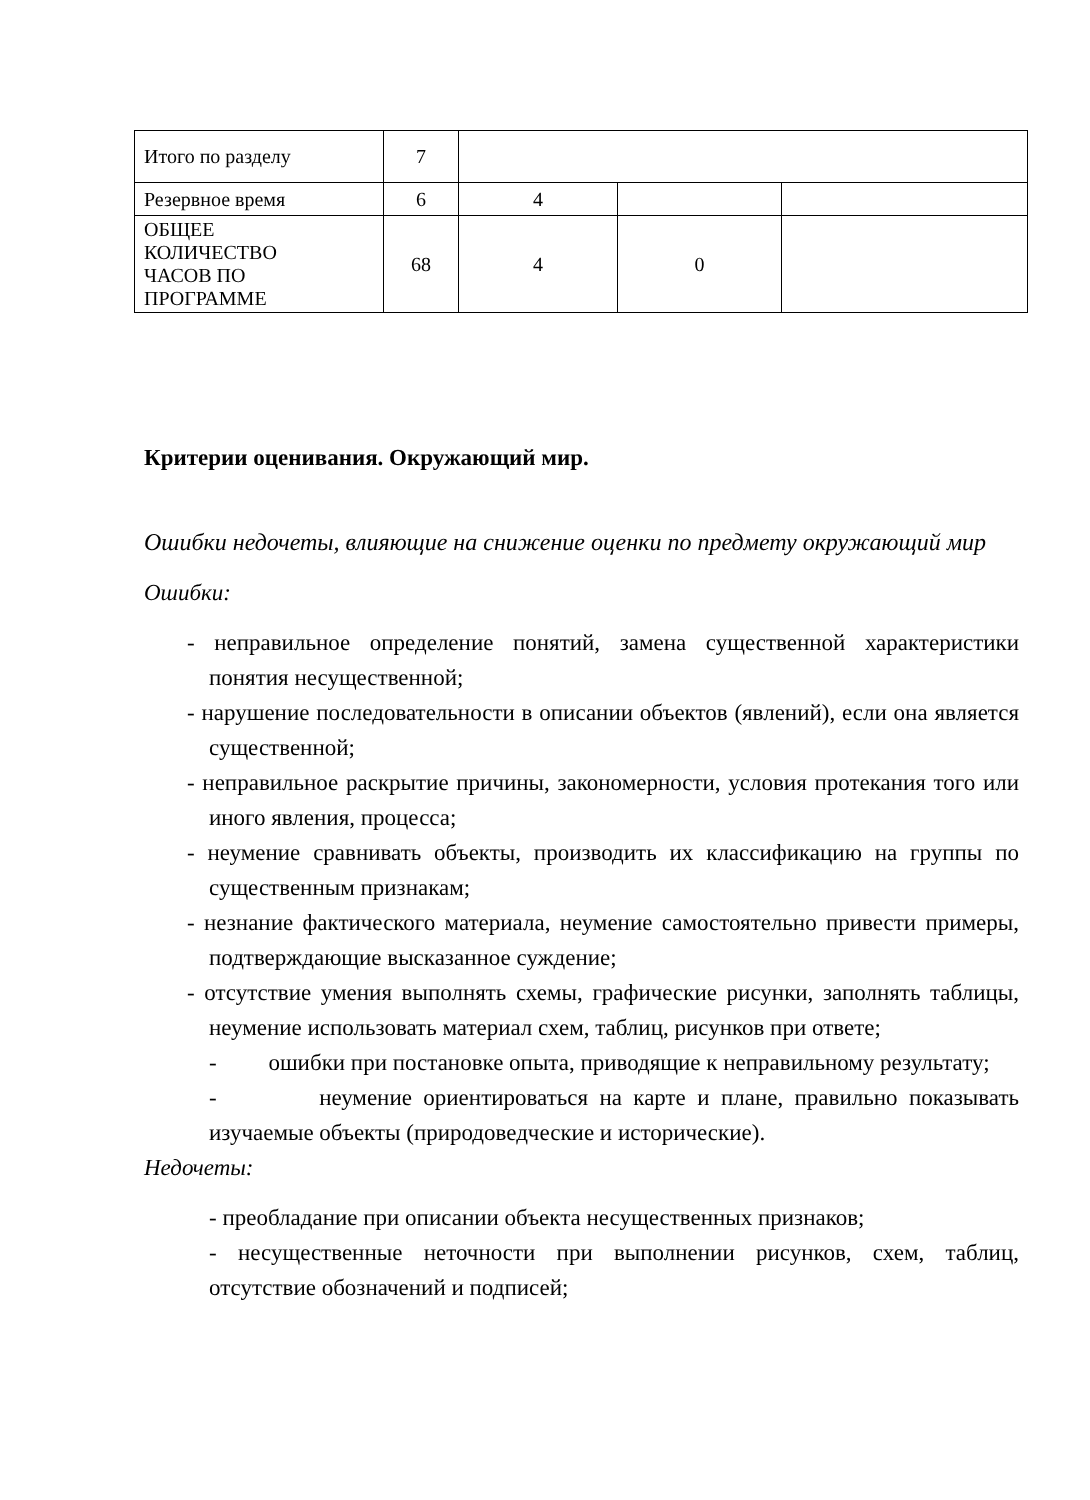| Итого по разделу | 7 | | | |
| Резервное время | 6 | 4 | | |
| ОБЩЕЕ КОЛИЧЕСТВО ЧАСОВ ПО ПРОГРАММЕ | 68 | 4 | 0 | |
Критерии оценивания. Окружающий мир.
Ошибки недочеты, влияющие на снижение оценки по предмету окружающий мир
Ошибки:
- неправильное определение понятий, замена существенной характеристики понятия несущественной;
- нарушение последовательности в описании объектов (явлений), если она является существенной;
- неправильное раскрытие причины, закономерности, условия протекания того или иного явления, процесса;
- неумение сравнивать объекты, производить их классификацию на группы по существенным признакам;
- незнание фактического материала, неумение самостоятельно привести примеры, подтверждающие высказанное суждение;
- отсутствие умения выполнять схемы, графические рисунки, заполнять таблицы, неумение использовать материал схем, таблиц, рисунков при ответе;
- ошибки при постановке опыта, приводящие к неправильному результату;
- неумение ориентироваться на карте и плане, правильно показывать изучаемые объекты (природоведческие и исторические).
Недочеты:
- преобладание при описании объекта несущественных признаков;
- несущественные неточности при выполнении рисунков, схем, таблиц, отсутствие обозначений и подписей;